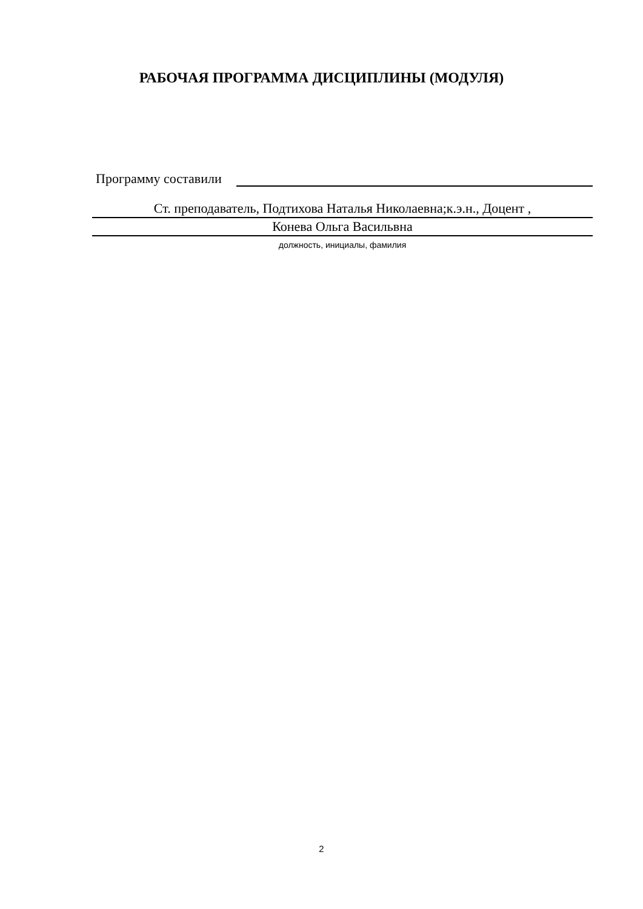РАБОЧАЯ ПРОГРАММА ДИСЦИПЛИНЫ (МОДУЛЯ)
Программу составили
Ст. преподаватель, Подтихова Наталья Николаевна;к.э.н., Доцент ,
Конева Ольга Васильвна
должность, инициалы, фамилия
2